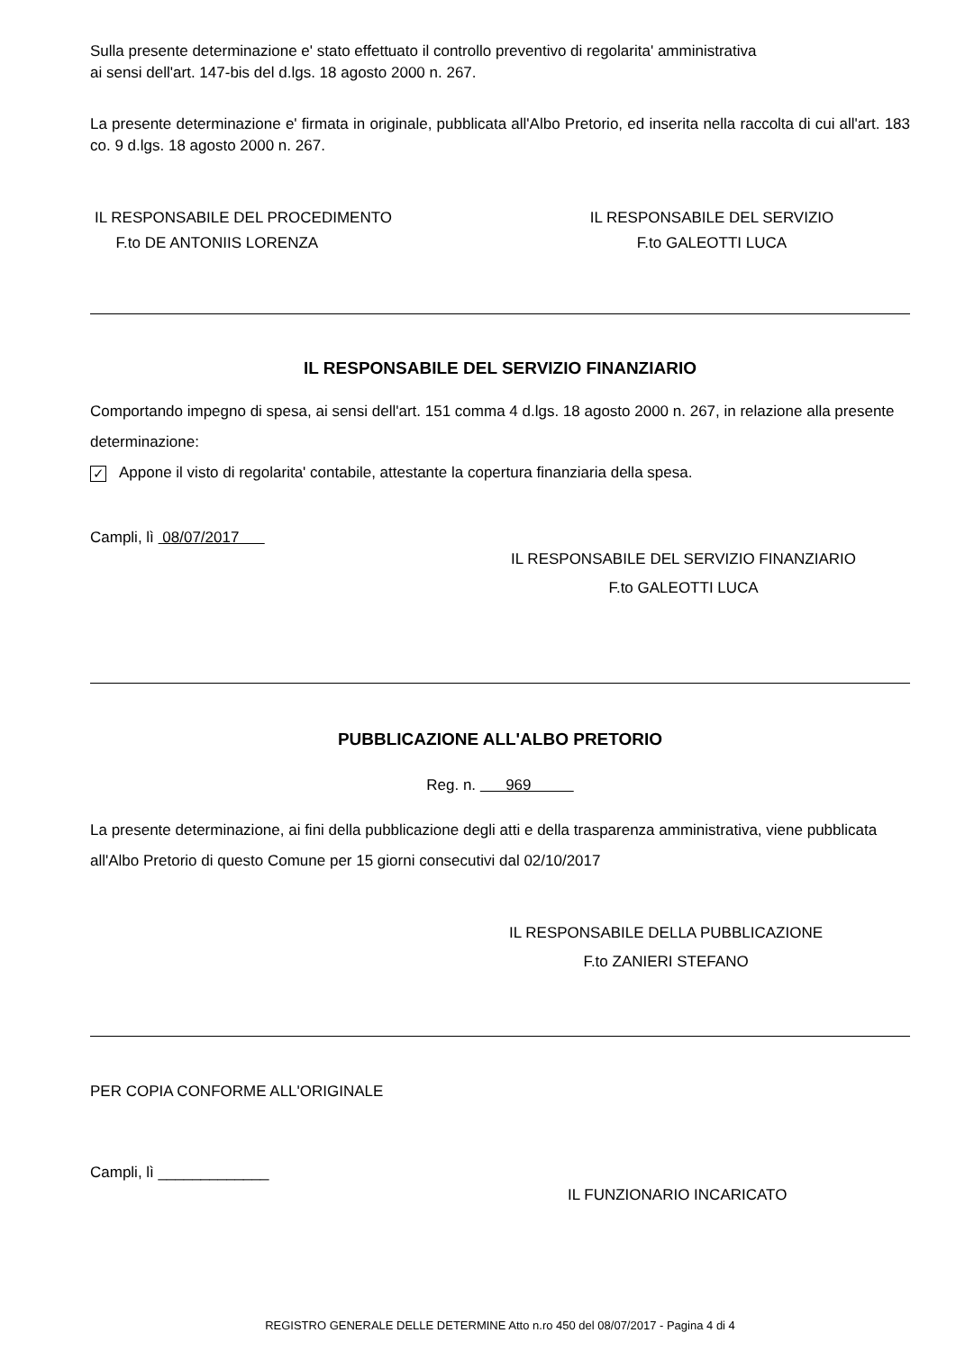Sulla presente determinazione e' stato effettuato il controllo preventivo di regolarita' amministrativa
ai sensi dell'art. 147-bis del d.lgs. 18 agosto 2000 n. 267.
La presente determinazione e' firmata in originale, pubblicata all'Albo Pretorio, ed inserita nella raccolta di cui all'art. 183 co. 9 d.lgs. 18 agosto 2000 n. 267.
IL RESPONSABILE DEL PROCEDIMENTO
F.to DE ANTONIIS LORENZA
IL RESPONSABILE DEL SERVIZIO
F.to GALEOTTI LUCA
IL RESPONSABILE DEL SERVIZIO FINANZIARIO
Comportando impegno di spesa, ai sensi dell'art. 151 comma 4 d.lgs. 18 agosto 2000 n. 267, in relazione alla presente determinazione:
✓ Appone il visto di regolarita' contabile, attestante la copertura finanziaria della spesa.
Campli, lì 08/07/2017
IL RESPONSABILE DEL SERVIZIO FINANZIARIO
F.to GALEOTTI LUCA
PUBBLICAZIONE ALL'ALBO PRETORIO
Reg. n. 969
La presente determinazione, ai fini della pubblicazione degli atti e della trasparenza amministrativa, viene pubblicata all'Albo Pretorio di questo Comune per 15 giorni consecutivi dal 02/10/2017
IL RESPONSABILE DELLA PUBBLICAZIONE
F.to ZANIERI STEFANO
PER COPIA CONFORME ALL'ORIGINALE
Campli, lì _____________
IL FUNZIONARIO INCARICATO
REGISTRO GENERALE DELLE DETERMINE Atto n.ro 450 del 08/07/2017 - Pagina 4 di 4